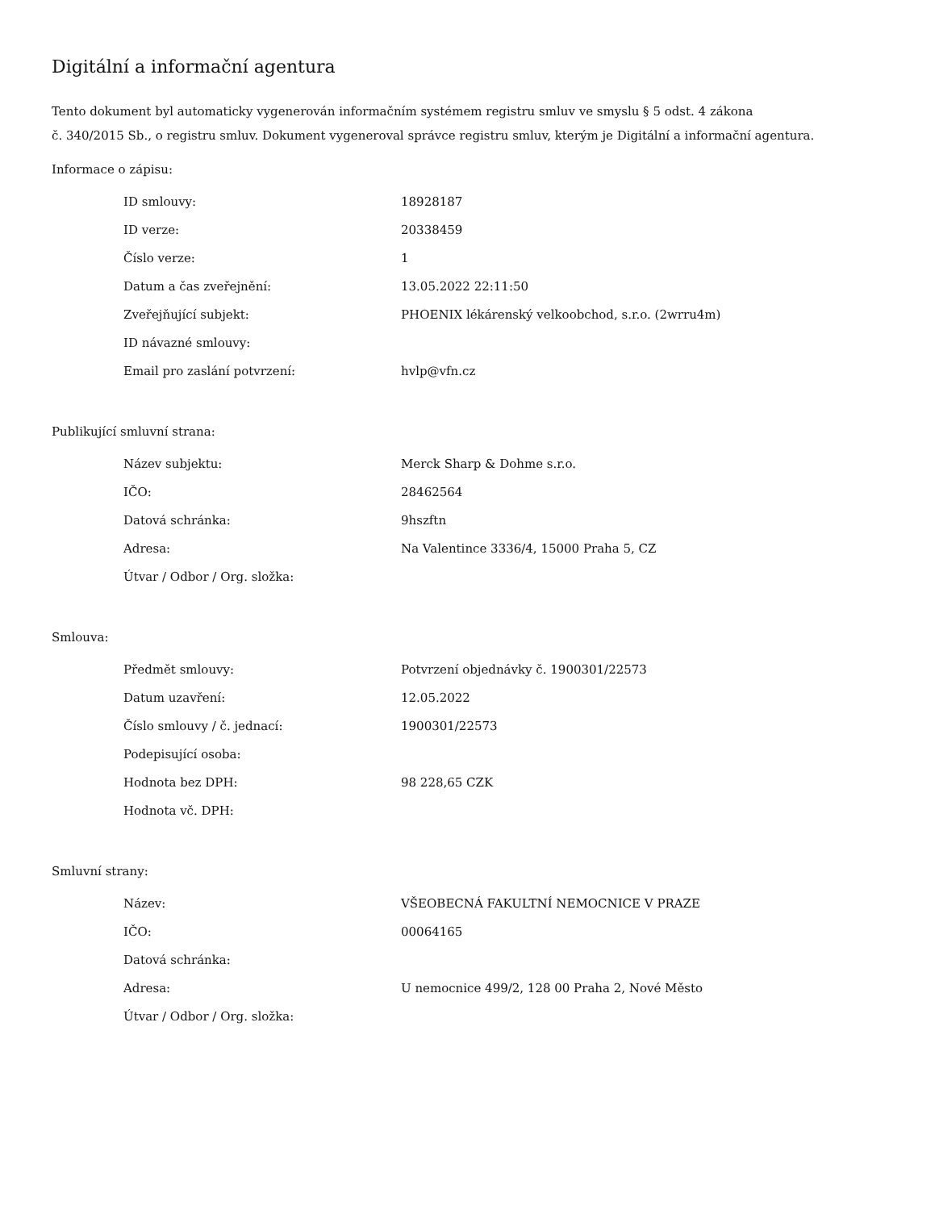Digitální a informační agentura
Tento dokument byl automaticky vygenerován informačním systémem registru smluv ve smyslu § 5 odst. 4 zákona
č. 340/2015 Sb., o registru smluv. Dokument vygeneroval správce registru smluv, kterým je Digitální a informační agentura.
Informace o zápisu:
| ID smlouvy: | 18928187 |
| ID verze: | 20338459 |
| Číslo verze: | 1 |
| Datum a čas zveřejnění: | 13.05.2022 22:11:50 |
| Zveřejňující subjekt: | PHOENIX lékárenský velkoobchod, s.r.o. (2wrru4m) |
| ID návazné smlouvy: | |
| Email pro zaslání potvrzení: | hvlp@vfn.cz |
Publikující smluvní strana:
| Název subjektu: | Merck Sharp & Dohme s.r.o. |
| IČO: | 28462564 |
| Datová schránka: | 9hszftn |
| Adresa: | Na Valentince 3336/4, 15000 Praha 5, CZ |
| Útvar / Odbor / Org. složka: | |
Smlouva:
| Předmět smlouvy: | Potvrzení objednávky č. 1900301/22573 |
| Datum uzavření: | 12.05.2022 |
| Číslo smlouvy / č. jednací: | 1900301/22573 |
| Podepisující osoba: | |
| Hodnota bez DPH: | 98 228,65 CZK |
| Hodnota vč. DPH: | |
Smluvní strany:
| Název: | VŠEOBECNÁ FAKULTNÍ NEMOCNICE V PRAZE |
| IČO: | 00064165 |
| Datová schránka: | |
| Adresa: | U nemocnice 499/2, 128 00 Praha 2, Nové Město |
| Útvar / Odbor / Org. složka: | |